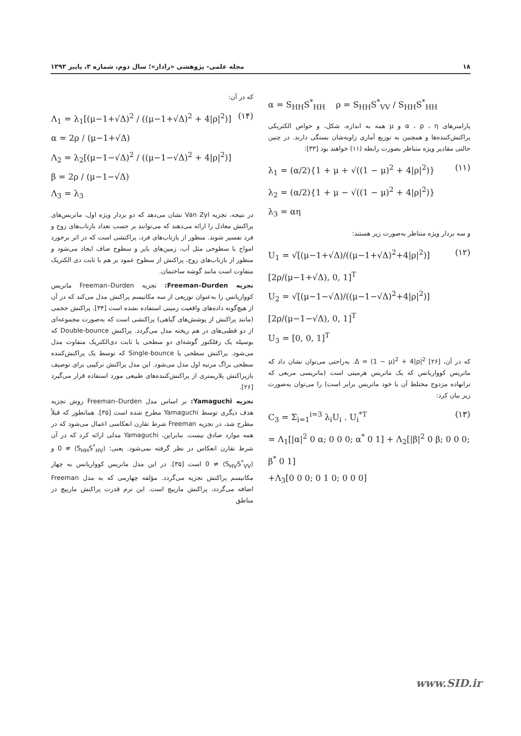۱۸ مجله علمی- پژوهشی «رادار»؛ سال دوم، شماره ۳، پاییز ۱۳۹۳
α = S<sub>HH</sub>S<sup>*</sup><sub>HH</sub> ρ = S<sub>HH</sub>S<sup>*</sup><sub>VV</sub> / S<sub>HH</sub>S<sup>*</sup><sub>HH</sub>
پارامترهای α ، ρ ، η و μ همه به اندازه، شکل، و خواص الکتریکی پراکنش‌کننده‌ها و همچنین به توزیع آماری زاویه‌شان بستگی دارند. در چنین حالتی مقادیر ویژه متناظر بصورت رابطه (۱۱) خواهند بود [۳۳]:
(۱۱) λ<sub>1</sub> = (α/2){1 + μ + √((1 − μ)<sup>2</sup> + 4|ρ|<sup>2</sup>)}
λ<sub>2</sub> = (α/2){1 + μ − √((1 − μ)<sup>2</sup> + 4|ρ|<sup>2</sup>)}
λ<sub>3</sub> = αη
و سه بردار ویژه متناظر به‌صورت زیر هستند:
(۱۲) U<sub>1</sub> = √[(μ−1+√Δ)/((μ−1+√Δ)<sup>2</sup>+4|ρ|<sup>2</sup>)] [2ρ/(μ−1+√Δ), 0, 1]<sup>T</sup>
U<sub>2</sub> = √[(μ−1−√Δ)/((μ−1−√Δ)<sup>2</sup>+4|ρ|<sup>2</sup>)] [2ρ/(μ−1−√Δ), 0, 1]<sup>T</sup>
U<sub>3</sub> = [0, 0, 1]<sup>T</sup>
که در آن، Δ = (1 − μ)<sup>2</sup> + 4|ρ|<sup>2</sup> [۲۶]. به‌راحتی می‌توان نشان داد که ماتریس کوواریانس که یک ماتریس هرمیتی است (ماتریسی مربعی که ترانهاده مزدوج مختلط آن با خود ماتریس برابر است) را می‌توان به‌صورت زیر بیان کرد:
(۱۳) C<sub>3</sub> = Σ<sub>i=1</sub><sup>i=3</sup> λ<sub>i</sub>U<sub>i</sub> . U<sub>i</sub><sup>*T</sup>
= Λ<sub>1</sub>[|α|<sup>2</sup> 0 α; 0 0 0; α<sup>*</sup> 0 1] + Λ<sub>2</sub>[|β|<sup>2</sup> 0 β; 0 0 0; β<sup>*</sup> 0 1]
+Λ<sub>3</sub>[0 0 0; 0 1 0; 0 0 0]
که در آن:
(۱۴) Λ<sub>1</sub> = λ<sub>1</sub>[(μ−1+√Δ)<sup>2</sup> / ((μ−1+√Δ)<sup>2</sup> + 4|ρ|<sup>2</sup>)]
α = 2ρ / (μ−1+√Δ)
Λ<sub>2</sub> = λ<sub>2</sub>[(μ−1−√Δ)<sup>2</sup> / ((μ−1−√Δ)<sup>2</sup> + 4|ρ|<sup>2</sup>)]
β = 2ρ / (μ−1−√Δ)
Λ<sub>3</sub> = λ<sub>3</sub>
در نتیجه، تجزیه Van Zyl نشان می‌دهد که دو بردار ویژه اول، ماتریس‌های پراکنش معادل را ارائه می‌دهند که می‌توانند بر حسب تعداد بازتاب‌های زوج و فرد تفسیر شوند. منظور از بازتاب‌های فرد، پراکنشی است که در اثر برخورد امواج با سطوحی مثل آب، زمین‌های بایر و سطوح صاف ایجاد می‌شود و منظور از بازتاب‌های زوج، پراکنش از سطوح عمود بر هم با ثابت دی الکتریک متفاوت است مانند گوشه ساختمان.
تجزیه Freeman–Durden: تجزیه Freeman–Durden ماتریس کوواریانس را به‌عنوان توزیعی از سه مکانیسم پراکنش مدل می‌کند که در آن از هیچ‌گونه داده‌های واقعیت زمینی استفاده نشده است [۳۴]. پراکنش حجمی (مانند پراکنش از پوشش‌های گیاهی) پراکنشی است که به‌صورت مجموعه‌ای از دو قطبی‌های در هم ریخته مدل می‌گردد. پراکنش Double-bounce که بوسیله یک رفلکتور گوشه‌ای دو سطحی با ثابت دی‌الکتریک متفاوت مدل می‌شود. پراکنش سطحی یا Single-bounce که توسط یک پراکنش‌کننده سطحی براگ مرتبه اول مدل می‌شود. این مدل پراکنش ترکیبی برای توصیف بازپراکنش پلاریمتری از پراکنش‌کننده‌های طبیعی مورد استفاده قرار می‌گیرد [۲۶].
تجزیه Yamaguchi: بر اساس مدل Freeman–Durden روش تجزیه هدف دیگری توسط Yamaguchi مطرح شده است [۳۵]. همانطور که قبلاً مطرح شد، در تجزیه Freeman شرط تقارن انعکاسی اعمال می‌شود که در همه موارد صادق نیست. بنابراین، Yamaguchi مدلی ارائه کرد که در آن شرط تقارن انعکاس در نظر گرفته نمی‌شود. یعنی: ⟨S<sub>HH</sub>S<sup>*</sup><sub>HV</sub>⟩ ≠ 0 و ⟨S<sub>HV</sub>S<sup>*</sup><sub>VV</sub>⟩ ≠ 0 است [۳۵]. در این مدل ماتریس کوواریانس به چهار مکانیسم پراکنش تجزیه می‌گردد. مؤلفه چهارمی که به مدل Freeman اضافه می‌گردد، پراکنش مارپیچ است. این ترم قدرت پراکنش مارپیچ در مناطق
www.SID.ir